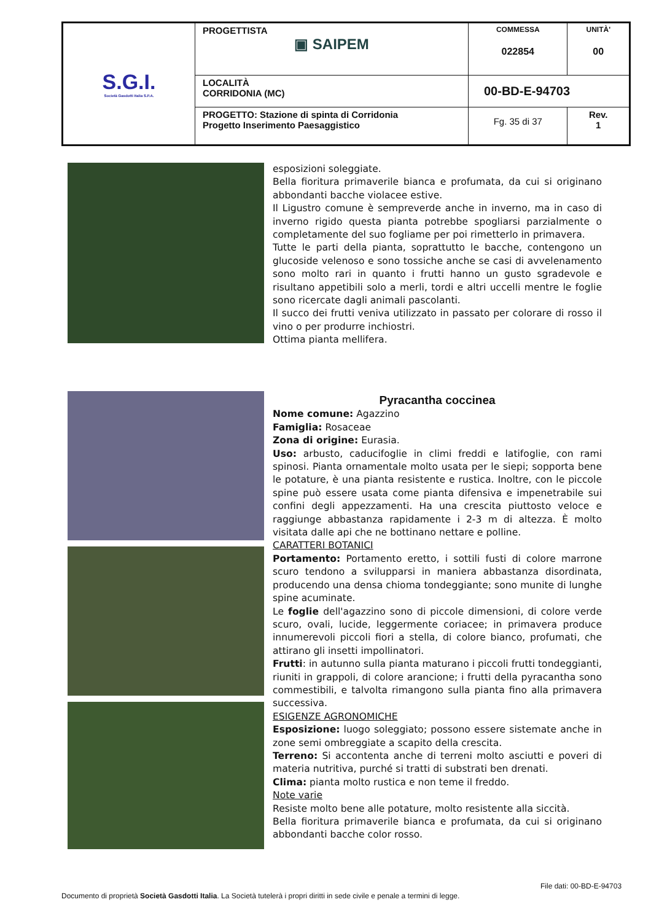| S.G.I. Società Gasdotti Italia S.P.A. | PROGETTISTA ▣ SAIPEM | COMMESSA 022854 | UNITÀ' 00 |
| | LOCALITÀ CORRIDONIA (MC) | 00-BD-E-94703 | |
| | PROGETTO: Stazione di spinta di Corridonia Progetto Inserimento Paesaggistico | Fg. 35 di 37 | Rev. 1 |
esposizioni soleggiate.
Bella fioritura primaverile bianca e profumata, da cui si originano abbondanti bacche violacee estive.
Il Ligustro comune è sempreverde anche in inverno, ma in caso di inverno rigido questa pianta potrebbe spogliarsi parzialmente o completamente del suo fogliame per poi rimetterlo in primavera.
Tutte le parti della pianta, soprattutto le bacche, contengono un glucoside velenoso e sono tossiche anche se casi di avvelenamento sono molto rari in quanto i frutti hanno un gusto sgradevole e risultano appetibili solo a merli, tordi e altri uccelli mentre le foglie sono ricercate dagli animali pascolanti.
Il succo dei frutti veniva utilizzato in passato per colorare di rosso il vino o per produrre inchiostri.
Ottima pianta mellifera.
Pyracantha coccinea
Nome comune: Agazzino
Famiglia: Rosaceae
Zona di origine: Eurasia.
Uso: arbusto, caducifoglie in climi freddi e latifoglie, con rami spinosi. Pianta ornamentale molto usata per le siepi; sopporta bene le potature, è una pianta resistente e rustica. Inoltre, con le piccole spine può essere usata come pianta difensiva e impenetrabile sui confini degli appezzamenti. Ha una crescita piuttosto veloce e raggiunge abbastanza rapidamente i 2-3 m di altezza. È molto visitata dalle api che ne bottinano nettare e polline.
CARATTERI BOTANICI
Portamento: Portamento eretto, i sottili fusti di colore marrone scuro tendono a svilupparsi in maniera abbastanza disordinata, producendo una densa chioma tondeggiante; sono munite di lunghe spine acuminate.
Le foglie dell'agazzino sono di piccole dimensioni, di colore verde scuro, ovali, lucide, leggermente coriacee; in primavera produce innumerevoli piccoli fiori a stella, di colore bianco, profumati, che attirano gli insetti impollinatori.
Frutti: in autunno sulla pianta maturano i piccoli frutti tondeggianti, riuniti in grappoli, di colore arancione; i frutti della pyracantha sono commestibili, e talvolta rimangono sulla pianta fino alla primavera successiva.
ESIGENZE AGRONOMICHE
Esposizione: luogo soleggiato; possono essere sistemate anche in zone semi ombreggiate a scapito della crescita.
Terreno: Si accontenta anche di terreni molto asciutti e poveri di materia nutritiva, purché si tratti di substrati ben drenati.
Clima: pianta molto rustica e non teme il freddo.
Note varie
Resiste molto bene alle potature, molto resistente alla siccità.
Bella fioritura primaverile bianca e profumata, da cui si originano abbondanti bacche color rosso.
File dati: 00-BD-E-94703
Documento di proprietà Società Gasdotti Italia. La Società tutelerà i propri diritti in sede civile e penale a termini di legge.